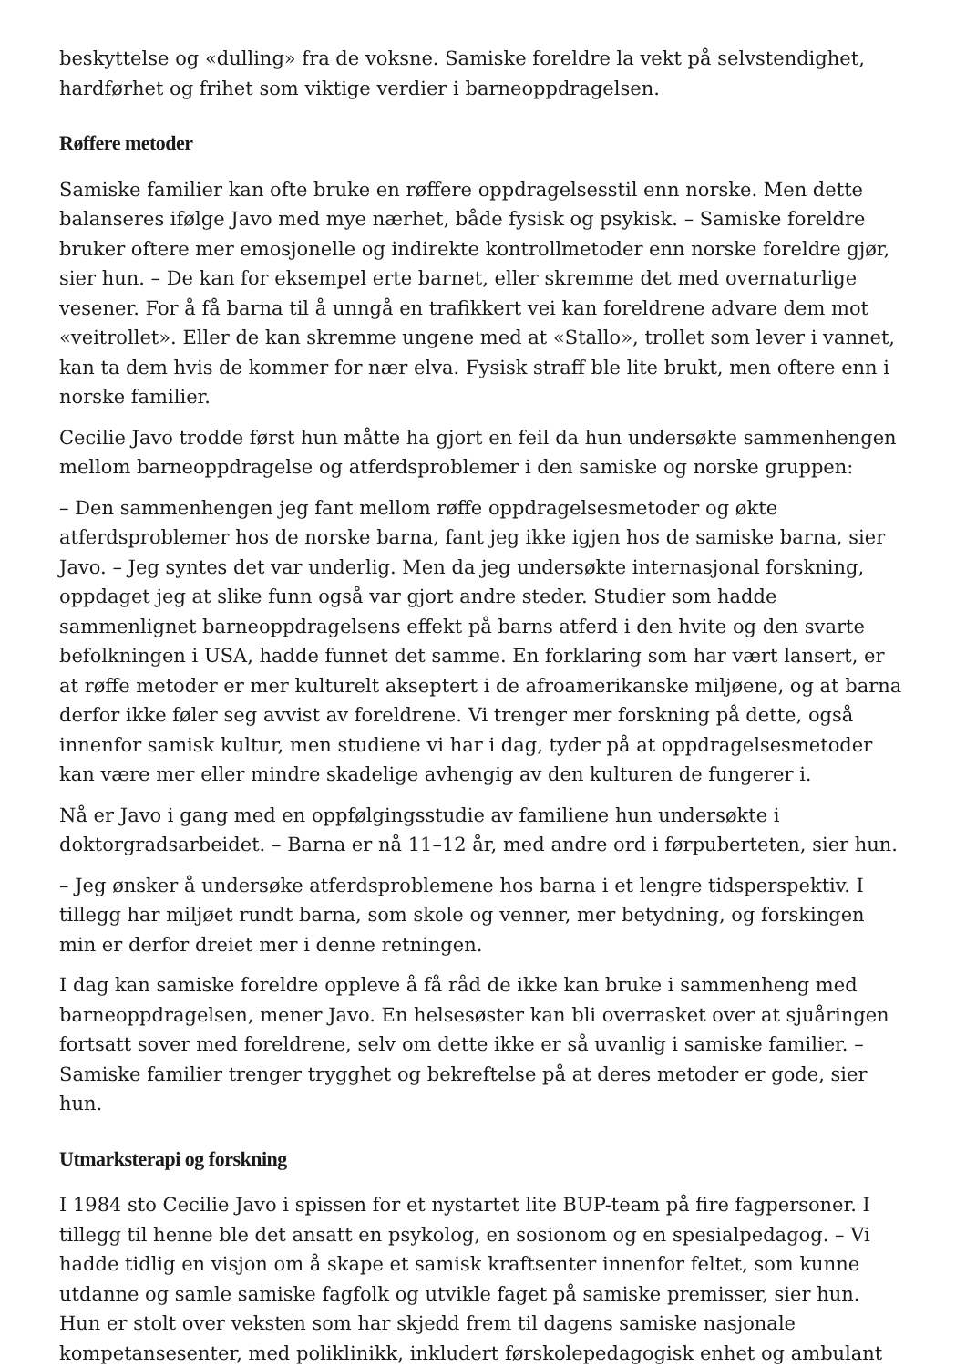beskyttelse og «dulling» fra de voksne. Samiske foreldre la vekt på selvstendighet, hardførhet og frihet som viktige verdier i barneoppdragelsen.
Røffere metoder
Samiske familier kan ofte bruke en røffere oppdragelsesstil enn norske. Men dette balanseres ifølge Javo med mye nærhet, både fysisk og psykisk. – Samiske foreldre bruker oftere mer emosjonelle og indirekte kontrollmetoder enn norske foreldre gjør, sier hun. – De kan for eksempel erte barnet, eller skremme det med overnaturlige vesener. For å få barna til å unngå en trafikkert vei kan foreldrene advare dem mot «veitrollet». Eller de kan skremme ungene med at «Stallo», trollet som lever i vannet, kan ta dem hvis de kommer for nær elva. Fysisk straff ble lite brukt, men oftere enn i norske familier.
Cecilie Javo trodde først hun måtte ha gjort en feil da hun undersøkte sammenhengen mellom barneoppdragelse og atferdsproblemer i den samiske og norske gruppen:
– Den sammenhengen jeg fant mellom røffe oppdragelsesmetoder og økte atferdsproblemer hos de norske barna, fant jeg ikke igjen hos de samiske barna, sier Javo. – Jeg syntes det var underlig. Men da jeg undersøkte internasjonal forskning, oppdaget jeg at slike funn også var gjort andre steder. Studier som hadde sammenlignet barneoppdragelsens effekt på barns atferd i den hvite og den svarte befolkningen i USA, hadde funnet det samme. En forklaring som har vært lansert, er at røffe metoder er mer kulturelt akseptert i de afroamerikanske miljøene, og at barna derfor ikke føler seg avvist av foreldrene. Vi trenger mer forskning på dette, også innenfor samisk kultur, men studiene vi har i dag, tyder på at oppdragelsesmetoder kan være mer eller mindre skadelige avhengig av den kulturen de fungerer i.
Nå er Javo i gang med en oppfølgingsstudie av familiene hun undersøkte i doktorgradsarbeidet. – Barna er nå 11–12 år, med andre ord i førpuberteten, sier hun.
– Jeg ønsker å undersøke atferdsproblemene hos barna i et lengre tidsperspektiv. I tillegg har miljøet rundt barna, som skole og venner, mer betydning, og forskingen min er derfor dreiet mer i denne retningen.
I dag kan samiske foreldre oppleve å få råd de ikke kan bruke i sammenheng med barneoppdragelsen, mener Javo. En helsesøster kan bli overrasket over at sjuåringen fortsatt sover med foreldrene, selv om dette ikke er så uvanlig i samiske familier. – Samiske familier trenger trygghet og bekreftelse på at deres metoder er gode, sier hun.
Utmarksterapi og forskning
I 1984 sto Cecilie Javo i spissen for et nystartet lite BUP-team på fire fagpersoner. I tillegg til henne ble det ansatt en psykolog, en sosionom og en spesialpedagog. – Vi hadde tidlig en visjon om å skape et samisk kraftsenter innenfor feltet, som kunne utdanne og samle samiske fagfolk og utvikle faget på samiske premisser, sier hun. Hun er stolt over veksten som har skjedd frem til dagens samiske nasjonale kompetansesenter, med poliklinikk, inkludert førskolepedagogisk enhet og ambulant